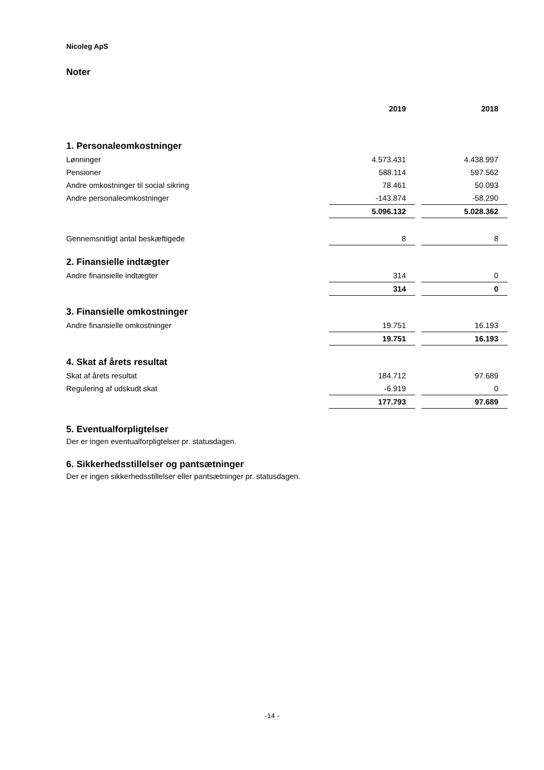Nicoleg ApS
Noter
| | 2019 | | 2018 |
| 1. Personaleomkostninger | | | |
| Lønninger | 4.573.431 | | 4.438.997 |
| Pensioner | 588.114 | | 597.562 |
| Andre omkostninger til social sikring | 78.461 | | 50.093 |
| Andre personaleomkostninger | -143.874 | | -58.290 |
| | 5.096.132 | | 5.028.362 |
| Gennemsnitligt antal beskæftigede | 8 | | 8 |
| 2. Finansielle indtægter | | | |
| Andre finansielle indtægter | 314 | | 0 |
| | 314 | | 0 |
| 3. Finansielle omkostninger | | | |
| Andre finansielle omkostninger | 19.751 | | 16.193 |
| | 19.751 | | 16.193 |
| 4. Skat af årets resultat | | | |
| Skat af årets resultat | 184.712 | | 97.689 |
| Regulering af udskudt skat | -6.919 | | 0 |
| | 177.793 | | 97.689 |
5. Eventualforpligtelser
Der er ingen eventualforpligtelser pr. statusdagen.
6. Sikkerhedsstillelser og pantsætninger
Der er ingen sikkerhedsstillelser eller pantsætninger pr. statusdagen.
-14 -